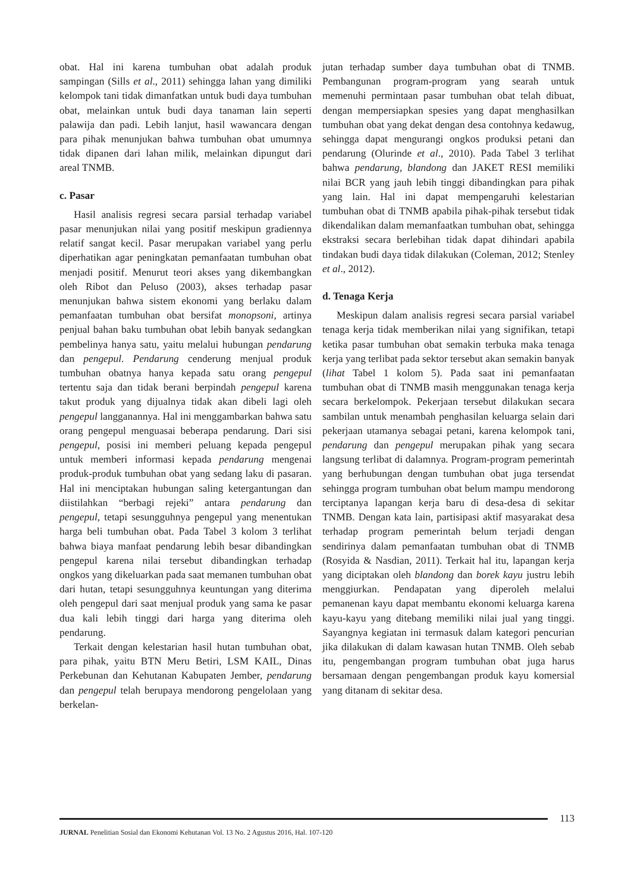obat. Hal ini karena tumbuhan obat adalah produk sampingan (Sills et al., 2011) sehingga lahan yang dimiliki kelompok tani tidak dimanfatkan untuk budi daya tumbuhan obat, melainkan untuk budi daya tanaman lain seperti palawija dan padi. Lebih lanjut, hasil wawancara dengan para pihak menunjukan bahwa tumbuhan obat umumnya tidak dipanen dari lahan milik, melainkan dipungut dari areal TNMB.
c. Pasar
Hasil analisis regresi secara parsial terhadap variabel pasar menunjukan nilai yang positif meskipun gradiennya relatif sangat kecil. Pasar merupakan variabel yang perlu diperhatikan agar peningkatan pemanfaatan tumbuhan obat menjadi positif. Menurut teori akses yang dikembangkan oleh Ribot dan Peluso (2003), akses terhadap pasar menunjukan bahwa sistem ekonomi yang berlaku dalam pemanfaatan tumbuhan obat bersifat monopsoni, artinya penjual bahan baku tumbuhan obat lebih banyak sedangkan pembelinya hanya satu, yaitu melalui hubungan pendarung dan pengepul. Pendarung cenderung menjual produk tumbuhan obatnya hanya kepada satu orang pengepul tertentu saja dan tidak berani berpindah pengepul karena takut produk yang dijualnya tidak akan dibeli lagi oleh pengepul langganannya. Hal ini menggambarkan bahwa satu orang pengepul menguasai beberapa pendarung. Dari sisi pengepul, posisi ini memberi peluang kepada pengepul untuk memberi informasi kepada pendarung mengenai produk-produk tumbuhan obat yang sedang laku di pasaran. Hal ini menciptakan hubungan saling ketergantungan dan diistilahkan “berbagi rejeki” antara pendarung dan pengepul, tetapi sesungguhnya pengepul yang menentukan harga beli tumbuhan obat. Pada Tabel 3 kolom 3 terlihat bahwa biaya manfaat pendarung lebih besar dibandingkan pengepul karena nilai tersebut dibandingkan terhadap ongkos yang dikeluarkan pada saat memanen tumbuhan obat dari hutan, tetapi sesungguhnya keuntungan yang diterima oleh pengepul dari saat menjual produk yang sama ke pasar dua kali lebih tinggi dari harga yang diterima oleh pendarung.
Terkait dengan kelestarian hasil hutan tumbuhan obat, para pihak, yaitu BTN Meru Betiri, LSM KAIL, Dinas Perkebunan dan Kehutanan Kabupaten Jember, pendarung dan pengepul telah berupaya mendorong pengelolaan yang berkelan-
jutan terhadap sumber daya tumbuhan obat di TNMB. Pembangunan program-program yang searah untuk memenuhi permintaan pasar tumbuhan obat telah dibuat, dengan mempersiapkan spesies yang dapat menghasilkan tumbuhan obat yang dekat dengan desa contohnya kedawug, sehingga dapat mengurangi ongkos produksi petani dan pendarung (Olurinde et al., 2010). Pada Tabel 3 terlihat bahwa pendarung, blandong dan JAKET RESI memiliki nilai BCR yang jauh lebih tinggi dibandingkan para pihak yang lain. Hal ini dapat mempengaruhi kelestarian tumbuhan obat di TNMB apabila pihak-pihak tersebut tidak dikendalikan dalam memanfaatkan tumbuhan obat, sehingga ekstraksi secara berlebihan tidak dapat dihindari apabila tindakan budi daya tidak dilakukan (Coleman, 2012; Stenley et al., 2012).
d. Tenaga Kerja
Meskipun dalam analisis regresi secara parsial variabel tenaga kerja tidak memberikan nilai yang signifikan, tetapi ketika pasar tumbuhan obat semakin terbuka maka tenaga kerja yang terlibat pada sektor tersebut akan semakin banyak (lihat Tabel 1 kolom 5). Pada saat ini pemanfaatan tumbuhan obat di TNMB masih menggunakan tenaga kerja secara berkelompok. Pekerjaan tersebut dilakukan secara sambilan untuk menambah penghasilan keluarga selain dari pekerjaan utamanya sebagai petani, karena kelompok tani, pendarung dan pengepul merupakan pihak yang secara langsung terlibat di dalamnya. Program-program pemerintah yang berhubungan dengan tumbuhan obat juga tersendat sehingga program tumbuhan obat belum mampu mendorong terciptanya lapangan kerja baru di desa-desa di sekitar TNMB. Dengan kata lain, partisipasi aktif masyarakat desa terhadap program pemerintah belum terjadi dengan sendirinya dalam pemanfaatan tumbuhan obat di TNMB (Rosyida & Nasdian, 2011). Terkait hal itu, lapangan kerja yang diciptakan oleh blandong dan borek kayu justru lebih menggiurkan. Pendapatan yang diperoleh melalui pemanenan kayu dapat membantu ekonomi keluarga karena kayu-kayu yang ditebang memiliki nilai jual yang tinggi. Sayangnya kegiatan ini termasuk dalam kategori pencurian jika dilakukan di dalam kawasan hutan TNMB. Oleh sebab itu, pengembangan program tumbuhan obat juga harus bersamaan dengan pengembangan produk kayu komersial yang ditanam di sekitar desa.
113
JURNAL Penelitian Sosial dan Ekonomi Kehutanan Vol. 13 No. 2 Agustus 2016, Hal. 107-120